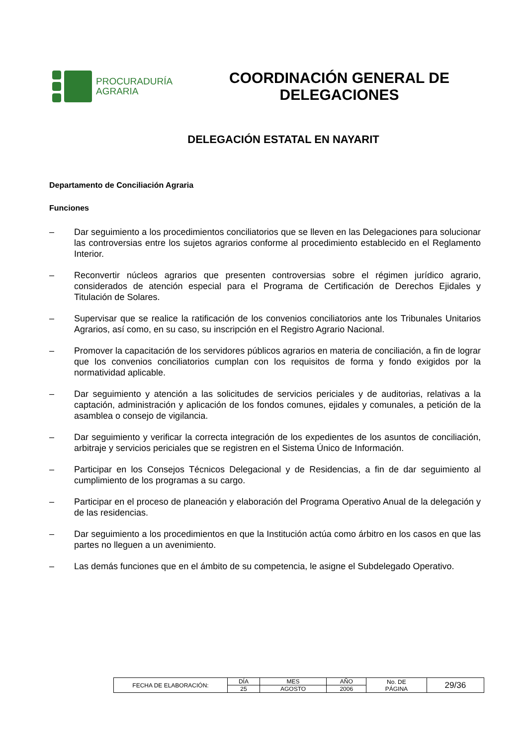PROCURADURÍA
AGRARIA
COORDINACIÓN GENERAL DE
DELEGACIONES
DELEGACIÓN ESTATAL EN NAYARIT
Departamento de Conciliación Agraria
Funciones
– Dar seguimiento a los procedimientos conciliatorios que se lleven en las Delegaciones para solucionar las controversias entre los sujetos agrarios conforme al procedimiento establecido en el Reglamento Interior.
– Reconvertir núcleos agrarios que presenten controversias sobre el régimen jurídico agrario, considerados de atención especial para el Programa de Certificación de Derechos Ejidales y Titulación de Solares.
– Supervisar que se realice la ratificación de los convenios conciliatorios ante los Tribunales Unitarios Agrarios, así como, en su caso, su inscripción en el Registro Agrario Nacional.
– Promover la capacitación de los servidores públicos agrarios en materia de conciliación, a fin de lograr que los convenios conciliatorios cumplan con los requisitos de forma y fondo exigidos por la normatividad aplicable.
– Dar seguimiento y atención a las solicitudes de servicios periciales y de auditorias, relativas a la captación, administración y aplicación de los fondos comunes, ejidales y comunales, a petición de la asamblea o consejo de vigilancia.
– Dar seguimiento y verificar la correcta integración de los expedientes de los asuntos de conciliación, arbitraje y servicios periciales que se registren en el Sistema Único de Información.
– Participar en los Consejos Técnicos Delegacional y de Residencias, a fin de dar seguimiento al cumplimiento de los programas a su cargo.
– Participar en el proceso de planeación y elaboración del Programa Operativo Anual de la delegación y de las residencias.
– Dar seguimiento a los procedimientos en que la Institución actúa como árbitro en los casos en que las partes no lleguen a un avenimiento.
– Las demás funciones que en el ámbito de su competencia, le asigne el Subdelegado Operativo.
| FECHA DE ELABORACIÓN: | DÍA | MES | AÑO | No. DE PÁGINA | 29/36 |
| | 25 | AGOSTO | 2006 | | |